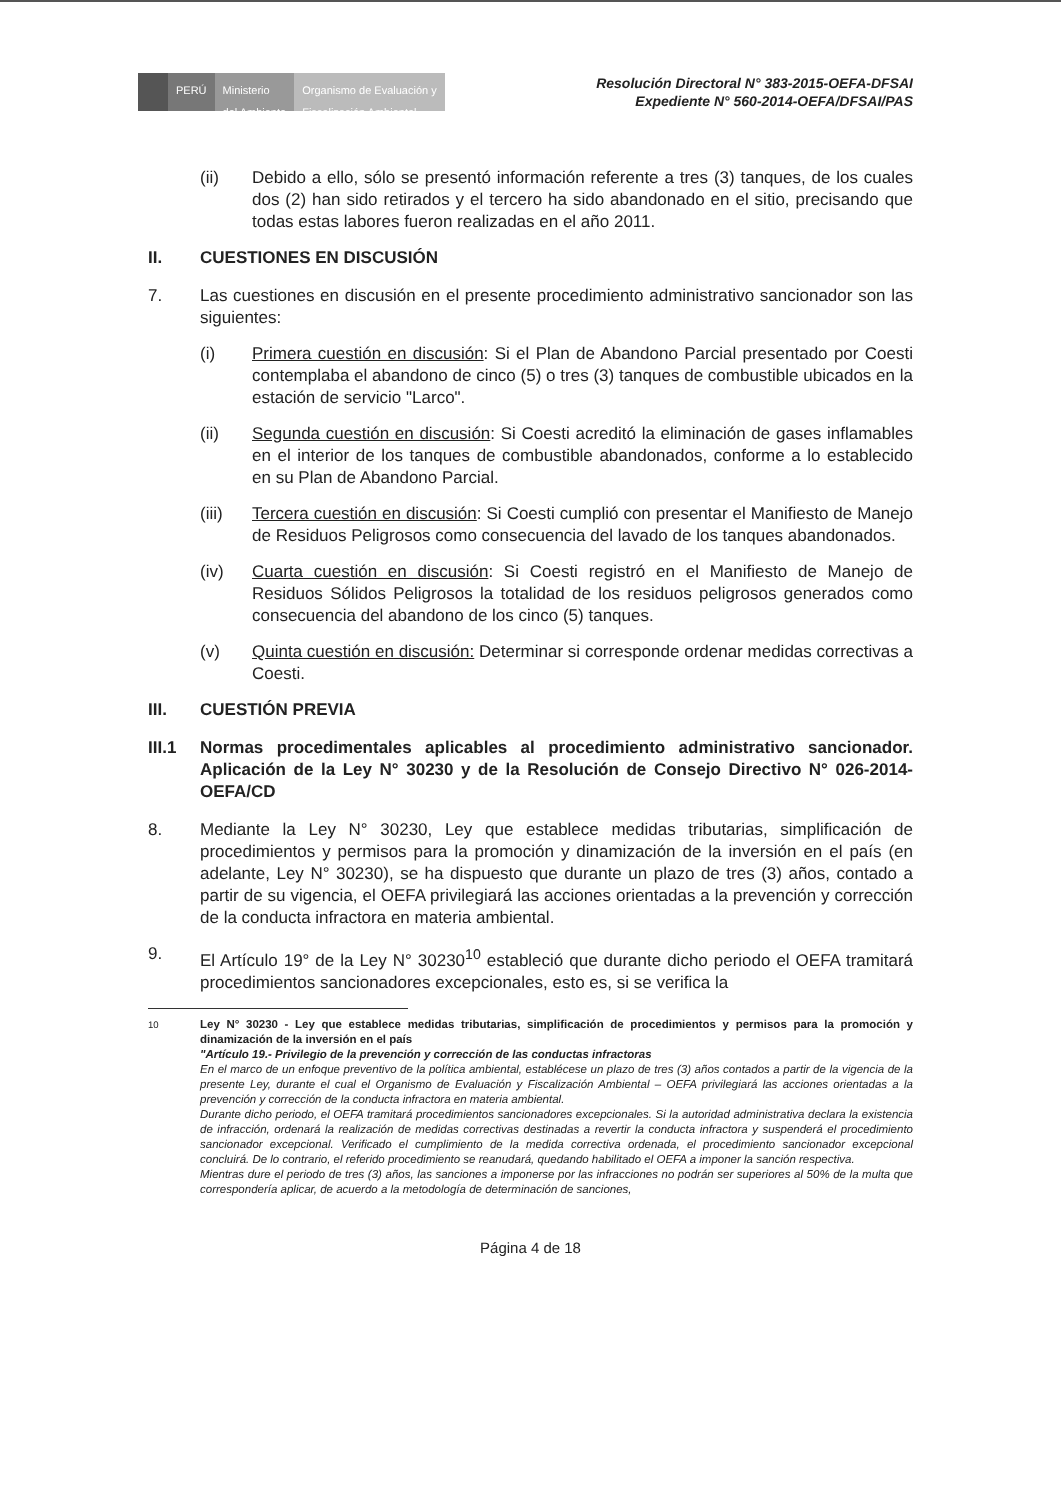PERÚ Ministerio
del Ambiente
Organismo de Evaluación y
Fiscalización Ambiental
Resolución Directoral N° 383-2015-OEFA-DFSAI
Expediente N° 560-2014-OEFA/DFSAI/PAS
(ii) Debido a ello, sólo se presentó información referente a tres (3) tanques, de los cuales dos (2) han sido retirados y el tercero ha sido abandonado en el sitio, precisando que todas estas labores fueron realizadas en el año 2011.
II. CUESTIONES EN DISCUSIÓN
7. Las cuestiones en discusión en el presente procedimiento administrativo sancionador son las siguientes:
(i) Primera cuestión en discusión: Si el Plan de Abandono Parcial presentado por Coesti contemplaba el abandono de cinco (5) o tres (3) tanques de combustible ubicados en la estación de servicio "Larco".
(ii) Segunda cuestión en discusión: Si Coesti acreditó la eliminación de gases inflamables en el interior de los tanques de combustible abandonados, conforme a lo establecido en su Plan de Abandono Parcial.
(iii) Tercera cuestión en discusión: Si Coesti cumplió con presentar el Manifiesto de Manejo de Residuos Peligrosos como consecuencia del lavado de los tanques abandonados.
(iv) Cuarta cuestión en discusión: Si Coesti registró en el Manifiesto de Manejo de Residuos Sólidos Peligrosos la totalidad de los residuos peligrosos generados como consecuencia del abandono de los cinco (5) tanques.
(v) Quinta cuestión en discusión: Determinar si corresponde ordenar medidas correctivas a Coesti.
III. CUESTIÓN PREVIA
III.1 Normas procedimentales aplicables al procedimiento administrativo sancionador. Aplicación de la Ley N° 30230 y de la Resolución de Consejo Directivo N° 026-2014-OEFA/CD
8. Mediante la Ley N° 30230, Ley que establece medidas tributarias, simplificación de procedimientos y permisos para la promoción y dinamización de la inversión en el país (en adelante, Ley N° 30230), se ha dispuesto que durante un plazo de tres (3) años, contado a partir de su vigencia, el OEFA privilegiará las acciones orientadas a la prevención y corrección de la conducta infractora en materia ambiental.
9. El Artículo 19° de la Ley N° 30230<sup>10</sup> estableció que durante dicho periodo el OEFA tramitará procedimientos sancionadores excepcionales, esto es, si se verifica la
<sup>10</sup> Ley N° 30230 - Ley que establece medidas tributarias, simplificación de procedimientos y permisos para la promoción y dinamización de la inversión en el país
"Artículo 19.- Privilegio de la prevención y corrección de las conductas infractoras
En el marco de un enfoque preventivo de la política ambiental, establécese un plazo de tres (3) años contados a partir de la vigencia de la presente Ley, durante el cual el Organismo de Evaluación y Fiscalización Ambiental – OEFA privilegiará las acciones orientadas a la prevención y corrección de la conducta infractora en materia ambiental.
Durante dicho periodo, el OEFA tramitará procedimientos sancionadores excepcionales. Si la autoridad administrativa declara la existencia de infracción, ordenará la realización de medidas correctivas destinadas a revertir la conducta infractora y suspenderá el procedimiento sancionador excepcional. Verificado el cumplimiento de la medida correctiva ordenada, el procedimiento sancionador excepcional concluirá. De lo contrario, el referido procedimiento se reanudará, quedando habilitado el OEFA a imponer la sanción respectiva.
Mientras dure el periodo de tres (3) años, las sanciones a imponerse por las infracciones no podrán ser superiores al 50% de la multa que correspondería aplicar, de acuerdo a la metodología de determinación de sanciones,
Página 4 de 18